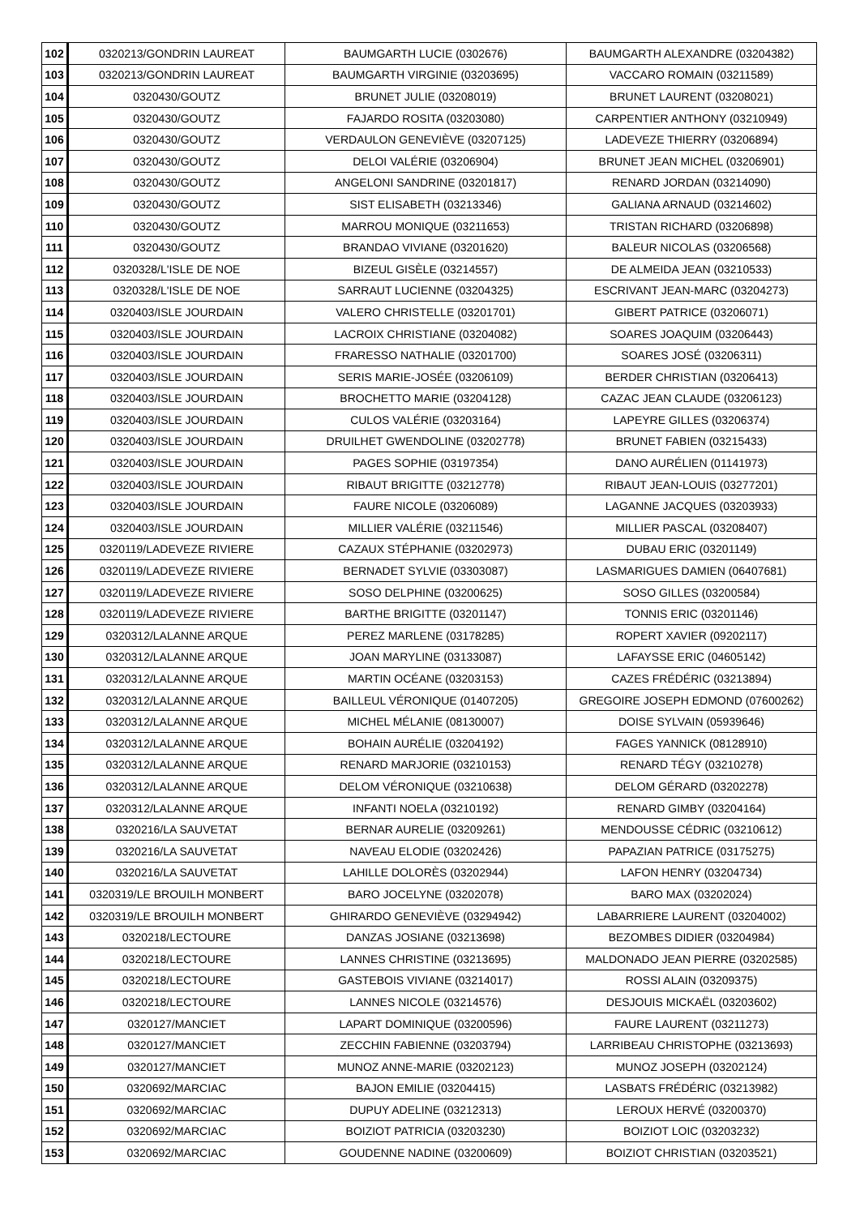| 102 | 0320213/GONDRIN LAUREAT | BAUMGARTH LUCIE (03026​76) | BAUMGARTH ALEXANDRE (03204382) |
| 103 | 0320213/GONDRIN LAUREAT | BAUMGARTH VIRGINIE (03203695) | VACCARO ROMAIN (03211589) |
| 104 | 0320430/GOUTZ | BRUNET JULIE (03208019) | BRUNET LAURENT (03208021) |
| 105 | 0320430/GOUTZ | FAJARDO ROSITA (03203080) | CARPENTIER ANTHONY (03210949) |
| 106 | 0320430/GOUTZ | VERDAULON GENEVIÈVE (03207125) | LADEVEZE THIERRY (03206894) |
| 107 | 0320430/GOUTZ | DELOI VALÉRIE (03206904) | BRUNET JEAN MICHEL (03206901) |
| 108 | 0320430/GOUTZ | ANGELONI SANDRINE (03201817) | RENARD JORDAN (03214090) |
| 109 | 0320430/GOUTZ | SIST ELISABETH (03213346) | GALIANA ARNAUD (03214602) |
| 110 | 0320430/GOUTZ | MARROU MONIQUE (03211653) | TRISTAN RICHARD (03206898) |
| 111 | 0320430/GOUTZ | BRANDAO VIVIANE (03201620) | BALEUR NICOLAS (03206568) |
| 112 | 0320328/L'ISLE DE NOE | BIZEUL GISÈLE (03214557) | DE ALMEIDA JEAN (03210533) |
| 113 | 0320328/L'ISLE DE NOE | SARRAUT LUCIENNE (03204325) | ESCRIVANT JEAN-MARC (03204273) |
| 114 | 0320403/ISLE JOURDAIN | VALERO CHRISTELLE (03201701) | GIBERT PATRICE (03206071) |
| 115 | 0320403/ISLE JOURDAIN | LACROIX CHRISTIANE (03204082) | SOARES JOAQUIM (03206443) |
| 116 | 0320403/ISLE JOURDAIN | FRARESSO NATHALIE (03201700) | SOARES JOSÉ (03206311) |
| 117 | 0320403/ISLE JOURDAIN | SERIS MARIE-JOSÉE (03206109) | BERDER CHRISTIAN (03206413) |
| 118 | 0320403/ISLE JOURDAIN | BROCHETTO MARIE (03204128) | CAZAC JEAN CLAUDE (03206123) |
| 119 | 0320403/ISLE JOURDAIN | CULOS VALÉRIE (03203164) | LAPEYRE GILLES (03206374) |
| 120 | 0320403/ISLE JOURDAIN | DRUILHET GWENDOLINE (03202778) | BRUNET FABIEN (03215433) |
| 121 | 0320403/ISLE JOURDAIN | PAGES SOPHIE (03197354) | DANO AURÉLIEN (01141973) |
| 122 | 0320403/ISLE JOURDAIN | RIBAUT BRIGITTE (03212778) | RIBAUT JEAN-LOUIS (03277201) |
| 123 | 0320403/ISLE JOURDAIN | FAURE NICOLE (03206089) | LAGANNE JACQUES (03203933) |
| 124 | 0320403/ISLE JOURDAIN | MILLIER VALÉRIE (03211546) | MILLIER PASCAL (03208407) |
| 125 | 0320119/LADEVEZE RIVIERE | CAZAUX STÉPHANIE (03202973) | DUBAU ERIC (03201149) |
| 126 | 0320119/LADEVEZE RIVIERE | BERNADET SYLVIE (03303087) | LASMARIGUES DAMIEN (06407681) |
| 127 | 0320119/LADEVEZE RIVIERE | SOSO DELPHINE (03200625) | SOSO GILLES (03200584) |
| 128 | 0320119/LADEVEZE RIVIERE | BARTHE BRIGITTE (03201147) | TONNIS ERIC (03201146) |
| 129 | 0320312/LALANNE ARQUE | PEREZ MARLENE (03178285) | ROPERT XAVIER (09202117) |
| 130 | 0320312/LALANNE ARQUE | JOAN MARYLINE (03133087) | LAFAYSSE ERIC (04605142) |
| 131 | 0320312/LALANNE ARQUE | MARTIN OCÉANE (03203153) | CAZES FRÉDÉRIC (03213894) |
| 132 | 0320312/LALANNE ARQUE | BAILLEUL VÉRONIQUE (01407205) | GREGOIRE JOSEPH EDMOND (07600262) |
| 133 | 0320312/LALANNE ARQUE | MICHEL MÉLANIE (08130007) | DOISE SYLVAIN (05939646) |
| 134 | 0320312/LALANNE ARQUE | BOHAIN AURÉLIE (03204192) | FAGES YANNICK (08128910) |
| 135 | 0320312/LALANNE ARQUE | RENARD MARJORIE (03210153) | RENARD TÉGY (03210278) |
| 136 | 0320312/LALANNE ARQUE | DELOM VÉRONIQUE (03210638) | DELOM GÉRARD (03202278) |
| 137 | 0320312/LALANNE ARQUE | INFANTI NOELA (03210192) | RENARD GIMBY (03204164) |
| 138 | 0320216/LA SAUVETAT | BERNAR AURELIE (03209261) | MENDOUSSE CÉDRIC (03210612) |
| 139 | 0320216/LA SAUVETAT | NAVEAU ELODIE (03202426) | PAPAZIAN PATRICE (03175275) |
| 140 | 0320216/LA SAUVETAT | LAHILLE DOLORÈS (03202944) | LAFON HENRY (03204734) |
| 141 | 0320319/LE BROUILH MONBERT | BARO JOCELYNE (03202078) | BARO MAX (03202024) |
| 142 | 0320319/LE BROUILH MONBERT | GHIRARDO GENEVIÈVE (03294942) | LABARRIERE LAURENT (03204002) |
| 143 | 0320218/LECTOURE | DANZAS JOSIANE (03213698) | BEZOMBES DIDIER (03204984) |
| 144 | 0320218/LECTOURE | LANNES CHRISTINE (03213695) | MALDONADO JEAN PIERRE (03202585) |
| 145 | 0320218/LECTOURE | GASTEBOIS VIVIANE (03214017) | ROSSI ALAIN (03209375) |
| 146 | 0320218/LECTOURE | LANNES NICOLE (03214576) | DESJOUIS MICKAËL (03203602) |
| 147 | 0320127/MANCIET | LAPART DOMINIQUE (03200596) | FAURE LAURENT (03211273) |
| 148 | 0320127/MANCIET | ZECCHIN FABIENNE (03203794) | LARRIBEAU CHRISTOPHE (03213693) |
| 149 | 0320127/MANCIET | MUNOZ ANNE-MARIE (03202123) | MUNOZ JOSEPH (03202124) |
| 150 | 0320692/MARCIAC | BAJON EMILIE (03204415) | LASBATS FRÉDÉRIC (03213982) |
| 151 | 0320692/MARCIAC | DUPUY ADELINE (03212313) | LEROUX HERVÉ (03200370) |
| 152 | 0320692/MARCIAC | BOIZIOT PATRICIA (03203230) | BOIZIOT LOIC (03203232) |
| 153 | 0320692/MARCIAC | GOUDENNE NADINE (03200609) | BOIZIOT CHRISTIAN (03203521) |